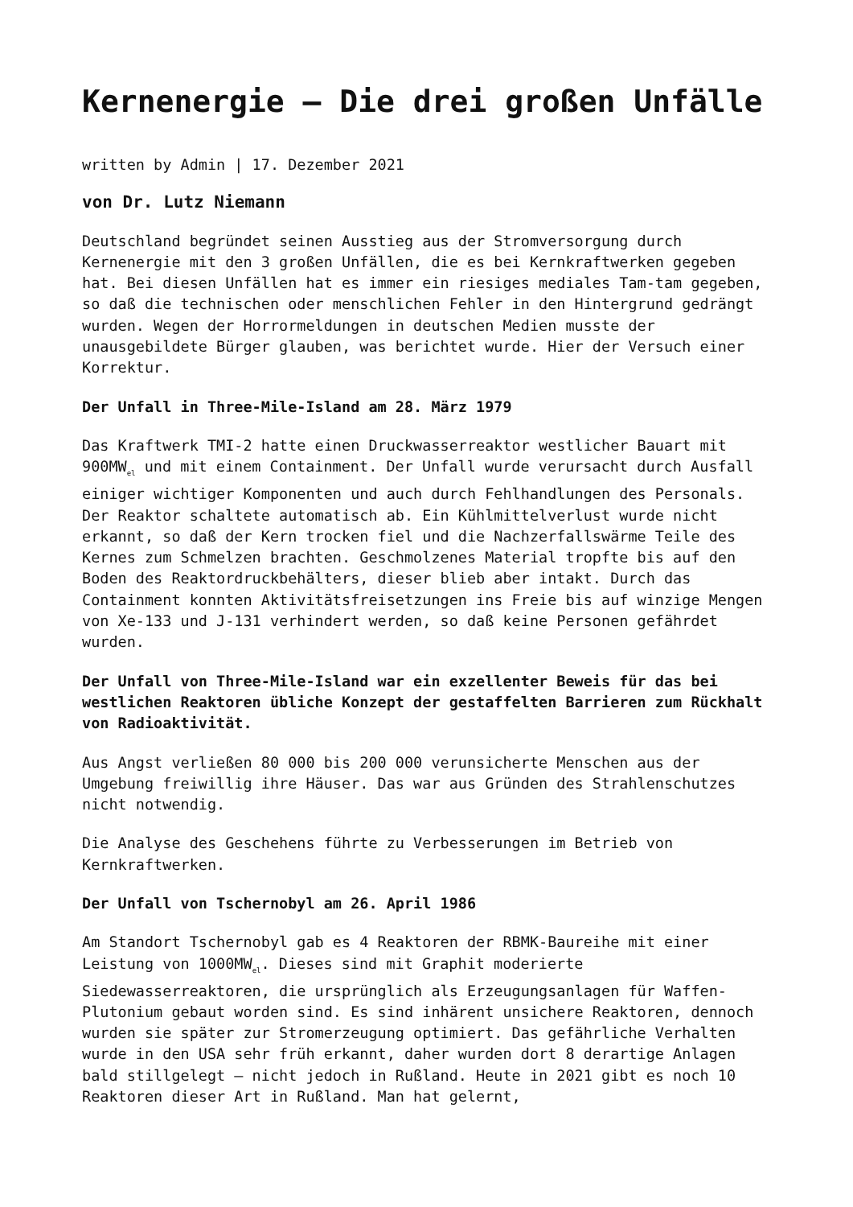Kernenergie – Die drei großen Unfälle
written by Admin | 17. Dezember 2021
von Dr. Lutz Niemann
Deutschland begründet seinen Ausstieg aus der Stromversorgung durch Kernenergie mit den 3 großen Unfällen, die es bei Kernkraftwerken gegeben hat. Bei diesen Unfällen hat es immer ein riesiges mediales Tam-tam gegeben, so daß die technischen oder menschlichen Fehler in den Hintergrund gedrängt wurden. Wegen der Horrormeldungen in deutschen Medien musste der unausgebildete Bürger glauben, was berichtet wurde. Hier der Versuch einer Korrektur.
Der Unfall in Three-Mile-Island am 28. März 1979
Das Kraftwerk TMI-2 hatte einen Druckwasserreaktor westlicher Bauart mit 900MW<sub>el</sub> und mit einem Containment. Der Unfall wurde verursacht durch Ausfall einiger wichtiger Komponenten und auch durch Fehlhandlungen des Personals. Der Reaktor schaltete automatisch ab. Ein Kühlmittelverlust wurde nicht erkannt, so daß der Kern trocken fiel und die Nachzerfallswärme Teile des Kernes zum Schmelzen brachten. Geschmolzenes Material tropfte bis auf den Boden des Reaktordruckbehälters, dieser blieb aber intakt. Durch das Containment konnten Aktivitätsfreisetzungen ins Freie bis auf winzige Mengen von Xe-133 und J-131 verhindert werden, so daß keine Personen gefährdet wurden.
Der Unfall von Three-Mile-Island war ein exzellenter Beweis für das bei westlichen Reaktoren übliche Konzept der gestaffelten Barrieren zum Rückhalt von Radioaktivität.
Aus Angst verließen 80 000 bis 200 000 verunsicherte Menschen aus der Umgebung freiwillig ihre Häuser. Das war aus Gründen des Strahlenschutzes nicht notwendig.
Die Analyse des Geschehens führte zu Verbesserungen im Betrieb von Kernkraftwerken.
Der Unfall von Tschernobyl am 26. April 1986
Am Standort Tschernobyl gab es 4 Reaktoren der RBMK-Baureihe mit einer Leistung von 1000MW<sub>el</sub>. Dieses sind mit Graphit moderierte Siedewasserreaktoren, die ursprünglich als Erzeugungsanlagen für Waffen-Plutonium gebaut worden sind. Es sind inhärent unsichere Reaktoren, dennoch wurden sie später zur Stromerzeugung optimiert. Das gefährliche Verhalten wurde in den USA sehr früh erkannt, daher wurden dort 8 derartige Anlagen bald stillgelegt – nicht jedoch in Rußland. Heute in 2021 gibt es noch 10 Reaktoren dieser Art in Rußland. Man hat gelernt,